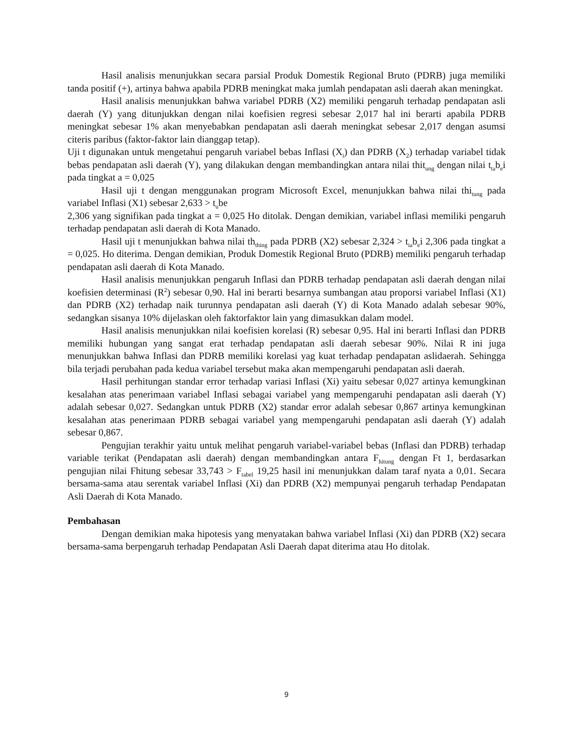Hasil analisis menunjukkan secara parsial Produk Domestik Regional Bruto (PDRB) juga memiliki tanda positif (+), artinya bahwa apabila PDRB meningkat maka jumlah pendapatan asli daerah akan meningkat.
Hasil analisis menunjukkan bahwa variabel PDRB (X2) memiliki pengaruh terhadap pendapatan asli daerah (Y) yang ditunjukkan dengan nilai koefisien regresi sebesar 2,017 hal ini berarti apabila PDRB meningkat sebesar 1% akan menyebabkan pendapatan asli daerah meningkat sebesar 2,017 dengan asumsi citeris paribus (faktor-faktor lain dianggap tetap).
Uji t digunakan untuk mengetahui pengaruh variabel bebas Inflasi (X<sub>i</sub>) dan PDRB (X<sub>2</sub>) terhadap variabel tidak bebas pendapatan asli daerah (Y), yang dilakukan dengan membandingkan antara nilai thit<sub>ung</sub> dengan nilai t<sub>ta</sub>b<sub>e</sub>i pada tingkat a = 0,025
Hasil uji t dengan menggunakan program Microsoft Excel, menunjukkan bahwa nilai thi<sub>tung</sub> pada variabel Inflasi (X1) sebesar 2,633 > t<sub>u</sub>be
2,306 yang signifikan pada tingkat a = 0,025 Ho ditolak. Dengan demikian, variabel inflasi memiliki pengaruh terhadap pendapatan asli daerah di Kota Manado.
Hasil uji t menunjukkan bahwa nilai th<sub>thing</sub> pada PDRB (X2) sebesar 2,324 > t<sub>ia</sub>b<sub>e</sub>i 2,306 pada tingkat a = 0,025. Ho diterima. Dengan demikian, Produk Domestik Regional Bruto (PDRB) memiliki pengaruh terhadap pendapatan asli daerah di Kota Manado.
Hasil analisis menunjukkan pengaruh Inflasi dan PDRB terhadap pendapatan asli daerah dengan nilai koefisien determinasi (R<sup>2</sup>) sebesar 0,90. Hal ini berarti besarnya sumbangan atau proporsi variabel Inflasi (X1) dan PDRB (X2) terhadap naik turunnya pendapatan asli daerah (Y) di Kota Manado adalah sebesar 90%, sedangkan sisanya 10% dijelaskan oleh faktorfaktor lain yang dimasukkan dalam model.
Hasil analisis menunjukkan nilai koefisien korelasi (R) sebesar 0,95. Hal ini berarti Inflasi dan PDRB memiliki hubungan yang sangat erat terhadap pendapatan asli daerah sebesar 90%. Nilai R ini juga menunjukkan bahwa Inflasi dan PDRB memiliki korelasi yag kuat terhadap pendapatan aslidaerah. Sehingga bila terjadi perubahan pada kedua variabel tersebut maka akan mempengaruhi pendapatan asli daerah.
Hasil perhitungan standar error terhadap variasi Inflasi (Xi) yaitu sebesar 0,027 artinya kemungkinan kesalahan atas penerimaan variabel Inflasi sebagai variabel yang mempengaruhi pendapatan asli daerah (Y) adalah sebesar 0,027. Sedangkan untuk PDRB (X2) standar error adalah sebesar 0,867 artinya kemungkinan kesalahan atas penerimaan PDRB sebagai variabel yang mempengaruhi pendapatan asli daerah (Y) adalah sebesar 0,867.
Pengujian terakhir yaitu untuk melihat pengaruh variabel-variabel bebas (Inflasi dan PDRB) terhadap variable terikat (Pendapatan asli daerah) dengan membandingkan antara F<sub>hitung</sub> dengan Ft 1, berdasarkan pengujian nilai Fhitung sebesar 33,743 > F<sub>tabel</sub> 19,25 hasil ini menunjukkan dalam taraf nyata a 0,01. Secara bersama-sama atau serentak variabel Inflasi (Xi) dan PDRB (X2) mempunyai pengaruh terhadap Pendapatan Asli Daerah di Kota Manado.
Pembahasan
Dengan demikian maka hipotesis yang menyatakan bahwa variabel Inflasi (Xi) dan PDRB (X2) secara bersama-sama berpengaruh terhadap Pendapatan Asli Daerah dapat diterima atau Ho ditolak.
9